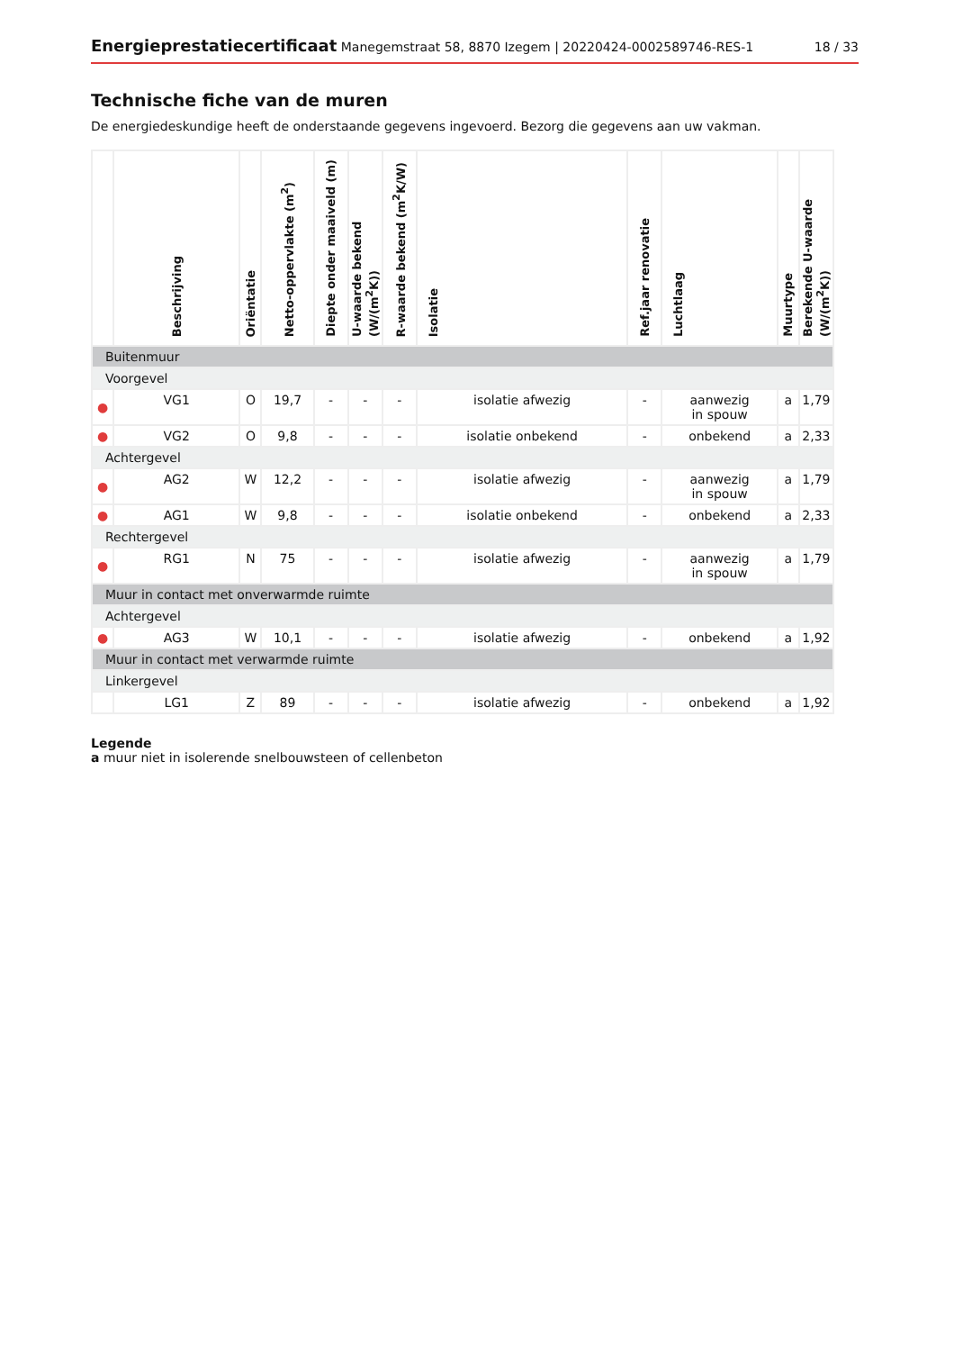Energieprestatiecertificaat Manegemstraat 58, 8870 Izegem | 20220424-0002589746-RES-1
18 / 33
Technische fiche van de muren
De energiedeskundige heeft de onderstaande gegevens ingevoerd. Bezorg die gegevens aan uw vakman.
| | Beschrijving | Oriëntatie | Netto-oppervlakte (m<sup>2</sup>) | Diepte onder maaiveld (m) | U-waarde bekend (W/(m<sup>2</sup>K)) | R-waarde bekend (m<sup>2</sup>K/W) | Isolatie | Ref.jaar renovatie | Luchtlaag | Muurtype | Berekende U-waarde (W/(m<sup>2</sup>K)) |
| --- | --- | --- | --- | --- | --- | --- | --- | --- | --- | --- | --- |
| Buitenmuur | | | | | | | | | | | |
| Voorgevel | | | | | | | | | | | |
| ● | VG1 | O | 19,7 | - | - | - | isolatie afwezig | - | aanwezig in spouw | a | 1,79 |
| ● | VG2 | O | 9,8 | - | - | - | isolatie onbekend | - | onbekend | a | 2,33 |
| Achtergevel | | | | | | | | | | | |
| ● | AG2 | W | 12,2 | - | - | - | isolatie afwezig | - | aanwezig in spouw | a | 1,79 |
| ● | AG1 | W | 9,8 | - | - | - | isolatie onbekend | - | onbekend | a | 2,33 |
| Rechtergevel | | | | | | | | | | | |
| ● | RG1 | N | 75 | - | - | - | isolatie afwezig | - | aanwezig in spouw | a | 1,79 |
| Muur in contact met onverwarmde ruimte | | | | | | | | | | | |
| Achtergevel | | | | | | | | | | | |
| ● | AG3 | W | 10,1 | - | - | - | isolatie afwezig | - | onbekend | a | 1,92 |
| Muur in contact met verwarmde ruimte | | | | | | | | | | | |
| Linkergevel | | | | | | | | | | | |
| | LG1 | Z | 89 | - | - | - | isolatie afwezig | - | onbekend | a | 1,92 |
Legende
a muur niet in isolerende snelbouwsteen of cellenbeton